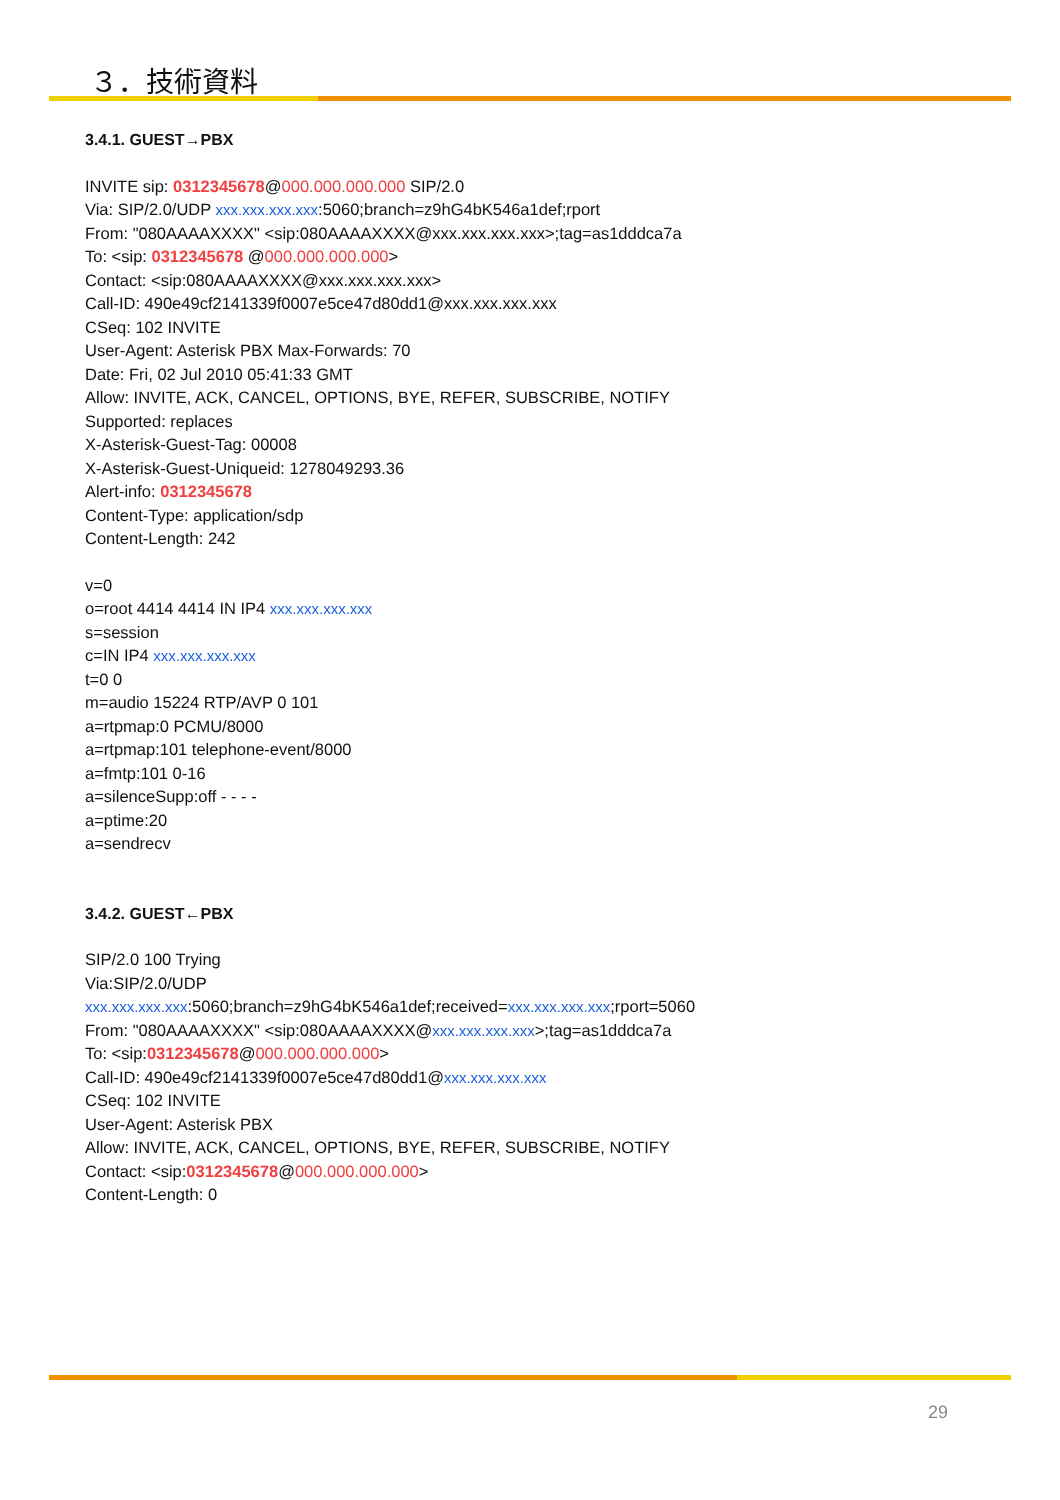３．技術資料
3.4.1. GUEST→PBX
INVITE sip: 0312345678@000.000.000.000 SIP/2.0
Via: SIP/2.0/UDP xxx.xxx.xxx.xxx:5060;branch=z9hG4bK546a1def;rport
From: "080AAAAXXXX" <sip:080AAAAXXXX@xxx.xxx.xxx.xxx>;tag=as1dddca7a
To: <sip: 0312345678 @000.000.000.000>
Contact: <sip:080AAAAXXXX@xxx.xxx.xxx.xxx>
Call-ID: 490e49cf2141339f0007e5ce47d80dd1@xxx.xxx.xxx.xxx
CSeq: 102 INVITE
User-Agent: Asterisk PBX Max-Forwards: 70
Date: Fri, 02 Jul 2010 05:41:33 GMT
Allow: INVITE, ACK, CANCEL, OPTIONS, BYE, REFER, SUBSCRIBE, NOTIFY
Supported: replaces
X-Asterisk-Guest-Tag: 00008
X-Asterisk-Guest-Uniqueid: 1278049293.36
Alert-info: 0312345678
Content-Type: application/sdp
Content-Length: 242
v=0
o=root 4414 4414 IN IP4 xxx.xxx.xxx.xxx
s=session
c=IN IP4 xxx.xxx.xxx.xxx
t=0 0
m=audio 15224 RTP/AVP 0 101
a=rtpmap:0 PCMU/8000
a=rtpmap:101 telephone-event/8000
a=fmtp:101 0-16
a=silenceSupp:off - - - -
a=ptime:20
a=sendrecv
3.4.2. GUEST←PBX
SIP/2.0 100 Trying
Via:SIP/2.0/UDP
xxx.xxx.xxx.xxx:5060;branch=z9hG4bK546a1def;received=xxx.xxx.xxx.xxx;rport=5060
From: "080AAAAXXXX" <sip:080AAAAXXXX@xxx.xxx.xxx.xxx>;tag=as1dddca7a
To: <sip:0312345678@000.000.000.000>
Call-ID: 490e49cf2141339f0007e5ce47d80dd1@xxx.xxx.xxx.xxx
CSeq: 102 INVITE
User-Agent: Asterisk PBX
Allow: INVITE, ACK, CANCEL, OPTIONS, BYE, REFER, SUBSCRIBE, NOTIFY
Contact: <sip:0312345678@000.000.000.000>
Content-Length: 0
29